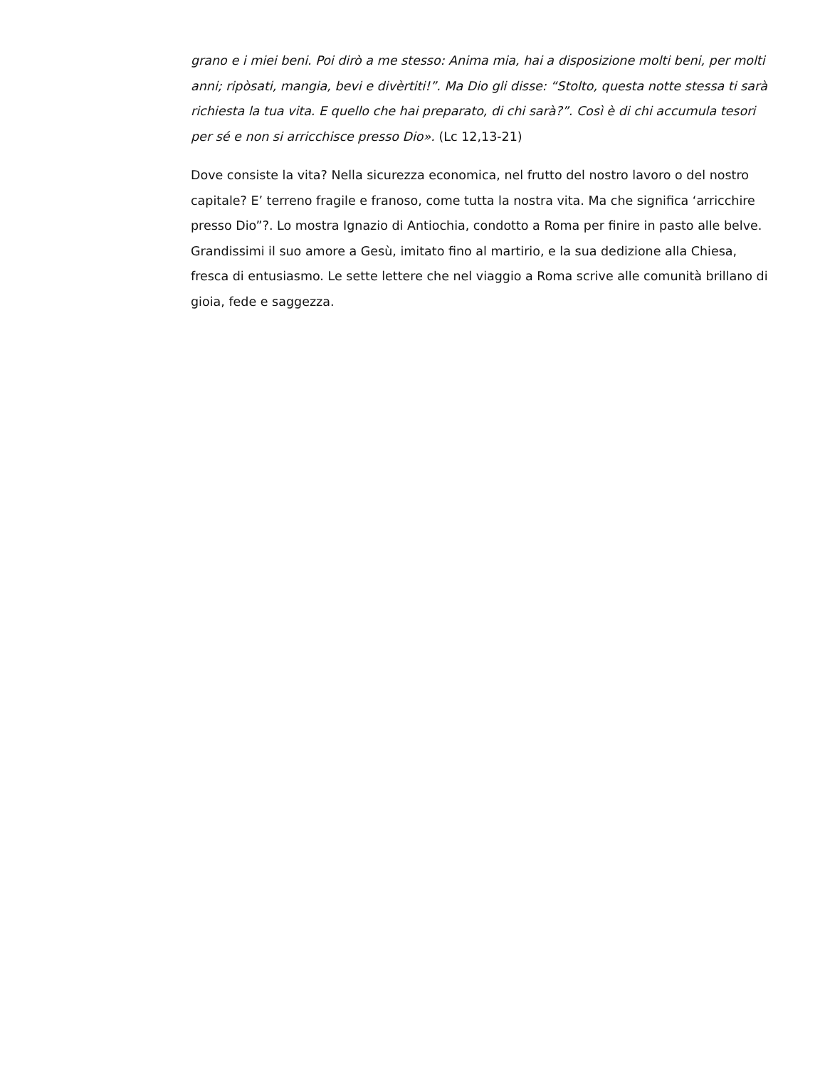grano e i miei beni. Poi dirò a me stesso: Anima mia, hai a disposizione molti beni, per molti anni; ripòsati, mangia, bevi e divèrtiti!”. Ma Dio gli disse: “Stolto, questa notte stessa ti sarà richiesta la tua vita. E quello che hai preparato, di chi sarà?”. Così è di chi accumula tesori per sé e non si arricchisce presso Dio». (Lc 12,13-21)
Dove consiste la vita? Nella sicurezza economica, nel frutto del nostro lavoro o del nostro capitale? E’ terreno fragile e franoso, come tutta la nostra vita. Ma che significa ‘arricchire presso Dio”?. Lo mostra Ignazio di Antiochia, condotto a Roma per finire in pasto alle belve. Grandissimi il suo amore a Gesù, imitato fino al martirio, e la sua dedizione alla Chiesa, fresca di entusiasmo. Le sette lettere che nel viaggio a Roma scrive alle comunità brillano di gioia, fede e saggezza.